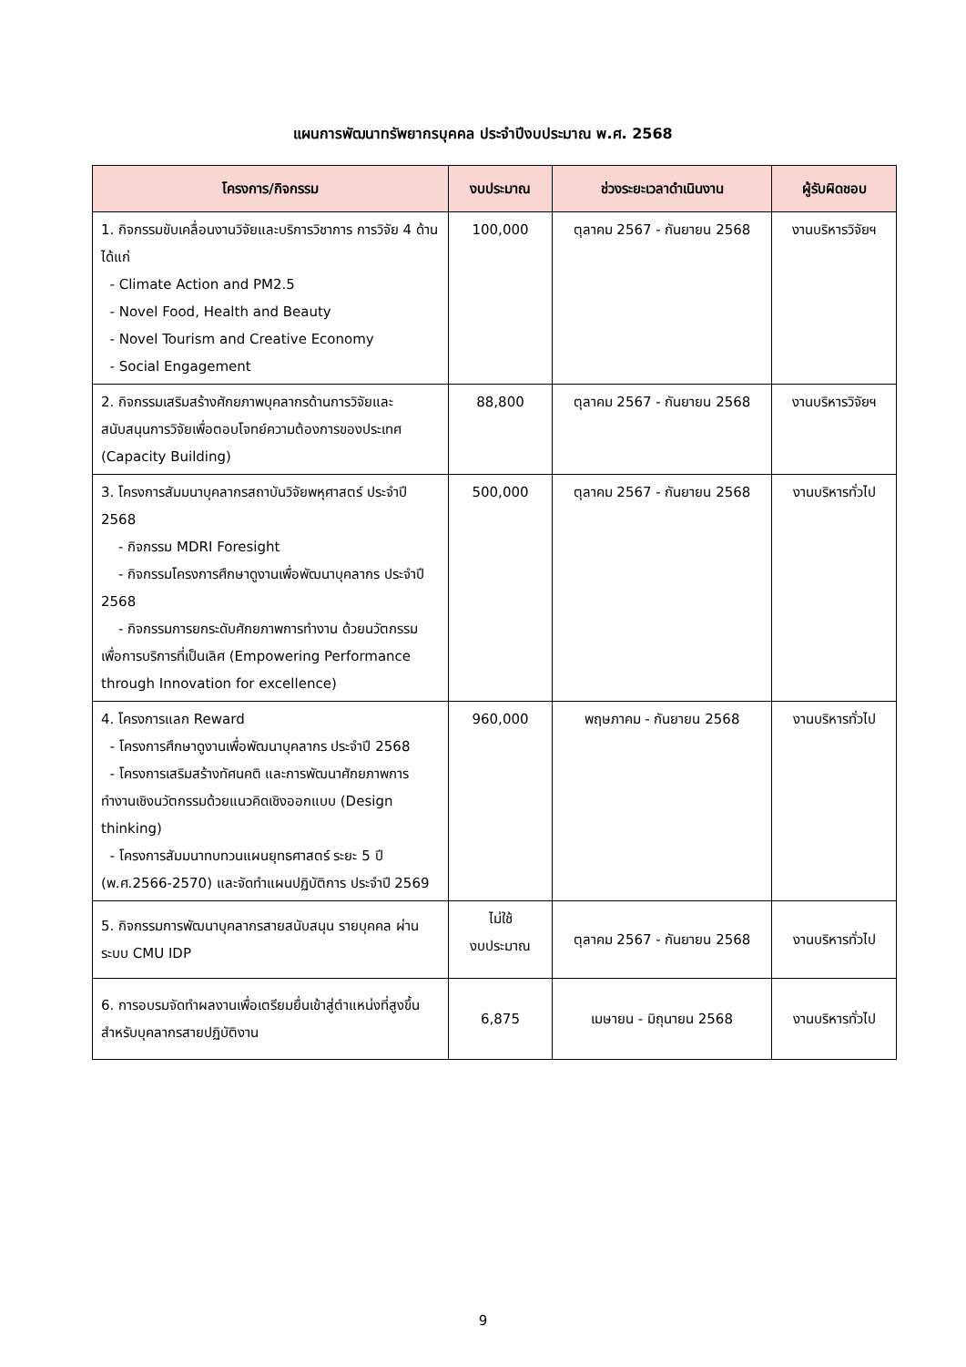แผนการพัฒนาทรัพยากรบุคคล ประจำปีงบประมาณ พ.ศ. 2568
| โครงการ/กิจกรรม | งบประมาณ | ช่วงระยะเวลาดำเนินงาน | ผู้รับผิดชอบ |
| --- | --- | --- | --- |
| 1. กิจกรรมขับเคลื่อนงานวิจัยและบริการวิชาการ การวิจัย 4 ด้าน ได้แก่ - Climate Action and PM2.5 - Novel Food, Health and Beauty - Novel Tourism and Creative Economy - Social Engagement | 100,000 | ตุลาคม 2567 - กันยายน 2568 | งานบริหารวิจัยฯ |
| 2. กิจกรรมเสริมสร้างศักยภาพบุคลากรด้านการวิจัยและสนับสนุนการวิจัยเพื่อตอบโจทย์ความต้องการของประเทศ (Capacity Building) | 88,800 | ตุลาคม 2567 - กันยายน 2568 | งานบริหารวิจัยฯ |
| 3. โครงการสัมมนาบุคลากรสถาบันวิจัยพหุศาสตร์ ประจำปี 2568 - กิจกรรม MDRI Foresight - กิจกรรมโครงการศึกษาดูงานเพื่อพัฒนาบุคลากร ประจำปี 2568 - กิจกรรมการยกระดับศักยภาพการทำงาน ด้วยนวัตกรรม เพื่อการบริการที่เป็นเลิศ (Empowering Performance through Innovation for excellence) | 500,000 | ตุลาคม 2567 - กันยายน 2568 | งานบริหารทั่วไป |
| 4. โครงการแลก Reward - โครงการศึกษาดูงานเพื่อพัฒนาบุคลากร ประจำปี 2568 - โครงการเสริมสร้างทัศนคติ และการพัฒนาศักยภาพการทำงานเชิงนวัตกรรมด้วยแนวคิดเชิงออกแบบ (Design thinking) - โครงการสัมมนาทบทวนแผนยุทธศาสตร์ ระยะ 5 ปี (พ.ศ.2566-2570) และจัดทำแผนปฏิบัติการ ประจำปี 2569 | 960,000 | พฤษภาคม - กันยายน 2568 | งานบริหารทั่วไป |
| 5. กิจกรรมการพัฒนาบุคลากรสายสนับสนุน รายบุคคล ผ่านระบบ CMU IDP | ไม่ใช้ งบประมาณ | ตุลาคม 2567 - กันยายน 2568 | งานบริหารทั่วไป |
| 6. การอบรมจัดทำผลงานเพื่อเตรียมยื่นเข้าสู่ตำแหน่งที่สูงขึ้น สำหรับบุคลากรสายปฏิบัติงาน | 6,875 | เมษายน - มิถุนายน 2568 | งานบริหารทั่วไป |
9